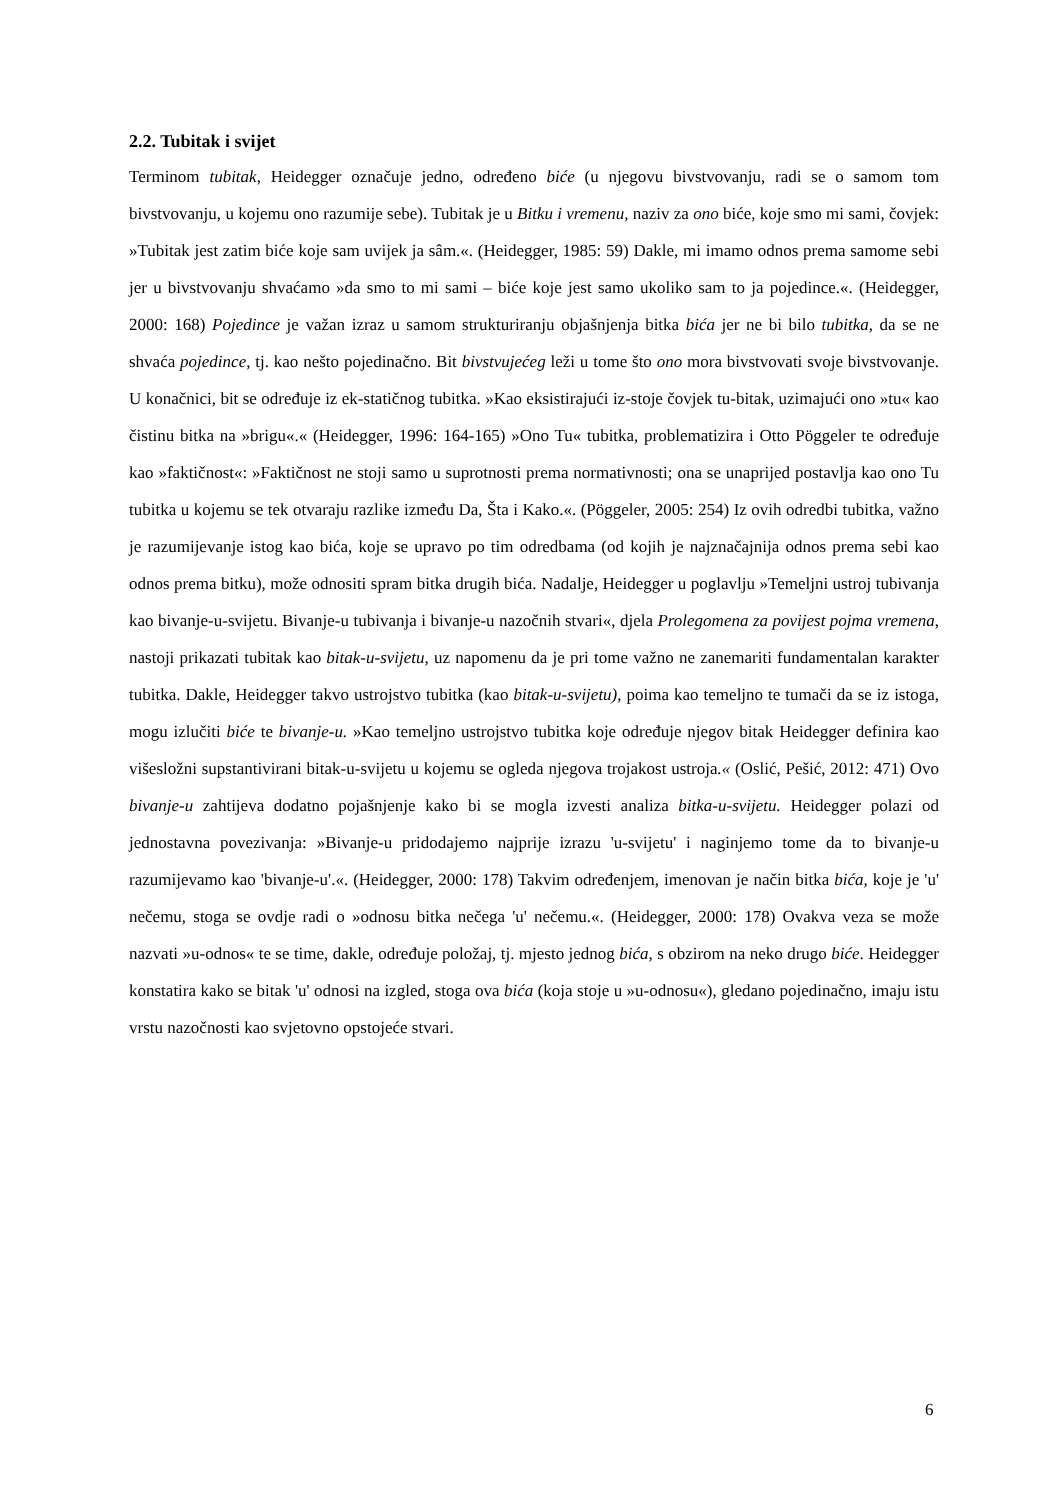2.2. Tubitak i svijet
Terminom tubitak, Heidegger označuje jedno, određeno biće (u njegovu bivstvovanju, radi se o samom tom bivstvovanju, u kojemu ono razumije sebe). Tubitak je u Bitku i vremenu, naziv za ono biće, koje smo mi sami, čovjek: »Tubitak jest zatim biće koje sam uvijek ja sâm.«. (Heidegger, 1985: 59) Dakle, mi imamo odnos prema samome sebi jer u bivstvovanju shvaćamo »da smo to mi sami – biće koje jest samo ukoliko sam to ja pojedince.«. (Heidegger, 2000: 168) Pojedince je važan izraz u samom strukturiranju objašnjenja bitka bića jer ne bi bilo tubitka, da se ne shvaća pojedince, tj. kao nešto pojedinačno. Bit bivstvujećeg leži u tome što ono mora bivstvovati svoje bivstvovanje. U konačnici, bit se određuje iz ek-statičnog tubitka. »Kao eksistirajući iz-stoje čovjek tu-bitak, uzimajući ono »tu« kao čistinu bitka na »brigu«.« (Heidegger, 1996: 164-165) »Ono Tu« tubitka, problematizira i Otto Pöggeler te određuje kao »faktičnost«: »Faktičnost ne stoji samo u suprotnosti prema normativnosti; ona se unaprijed postavlja kao ono Tu tubitka u kojemu se tek otvaraju razlike između Da, Šta i Kako.«. (Pöggeler, 2005: 254) Iz ovih odredbi tubitka, važno je razumijevanje istog kao bića, koje se upravo po tim odredbama (od kojih je najznačajnija odnos prema sebi kao odnos prema bitku), može odnositi spram bitka drugih bića. Nadalje, Heidegger u poglavlju »Temeljni ustroj tubivanja kao bivanje-u-svijetu. Bivanje-u tubivanja i bivanje-u nazočnih stvari«, djela Prolegomena za povijest pojma vremena, nastoji prikazati tubitak kao bitak-u-svijetu, uz napomenu da je pri tome važno ne zanemariti fundamentalan karakter tubitka. Dakle, Heidegger takvo ustrojstvo tubitka (kao bitak-u-svijetu), poima kao temeljno te tumači da se iz istoga, mogu izlučiti biće te bivanje-u. »Kao temeljno ustrojstvo tubitka koje određuje njegov bitak Heidegger definira kao višesložni supstantivirani bitak-u-svijetu u kojemu se ogleda njegova trojakost ustroja.« (Oslić, Pešić, 2012: 471) Ovo bivanje-u zahtijeva dodatno pojašnjenje kako bi se mogla izvesti analiza bitka-u-svijetu. Heidegger polazi od jednostavna povezivanja: »Bivanje-u pridodajemo najprije izrazu 'u-svijetu' i naginjemo tome da to bivanje-u razumijevamo kao 'bivanje-u'.«. (Heidegger, 2000: 178) Takvim određenjem, imenovan je način bitka bića, koje je 'u' nečemu, stoga se ovdje radi o »odnosu bitka nečega 'u' nečemu.«. (Heidegger, 2000: 178) Ovakva veza se može nazvati »u-odnos« te se time, dakle, određuje položaj, tj. mjesto jednog bića, s obzirom na neko drugo biće. Heidegger konstatira kako se bitak 'u' odnosi na izgled, stoga ova bića (koja stoje u »u-odnosu«), gledano pojedinačno, imaju istu vrstu nazočnosti kao svjetovno opstojeće stvari.
6